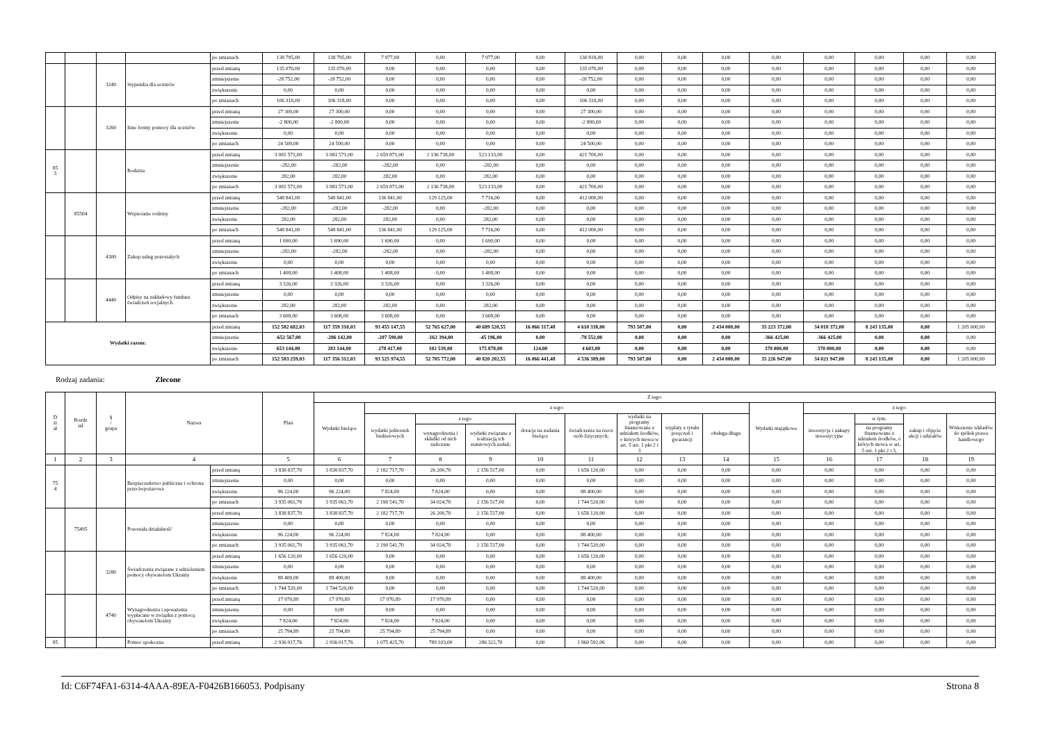| | | | | po zmianach | 138 795,00 | 138 795,00 | 7 977,00 | 0,00 | 7 977,00 | 0,00 | 130 818,00 | 0,00 | 0,00 | 0,00 | 0,00 | 0,00 | 0,00 | 0,00 | 0,00 |
| | | 3240 | Stypendia dla uczniów | przed zmianą | 135 070,00 | 135 070,00 | 0,00 | 0,00 | 0,00 | 0,00 | 135 070,00 | 0,00 | 0,00 | 0,00 | 0,00 | 0,00 | 0,00 | 0,00 | 0,00 |
| | | | | zmniejszenie | -28 752,00 | -28 752,00 | 0,00 | 0,00 | 0,00 | 0,00 | -28 752,00 | 0,00 | 0,00 | 0,00 | 0,00 | 0,00 | 0,00 | 0,00 | 0,00 |
| | | | | zwiększenie | 0,00 | 0,00 | 0,00 | 0,00 | 0,00 | 0,00 | 0,00 | 0,00 | 0,00 | 0,00 | 0,00 | 0,00 | 0,00 | 0,00 | 0,00 |
| | | | | po zmianach | 106 318,00 | 106 318,00 | 0,00 | 0,00 | 0,00 | 0,00 | 106 318,00 | 0,00 | 0,00 | 0,00 | 0,00 | 0,00 | 0,00 | 0,00 | 0,00 |
| | | 3260 | Inne formy pomocy dla uczniów | przed zmianą | 27 300,00 | 27 300,00 | 0,00 | 0,00 | 0,00 | 0,00 | 27 300,00 | 0,00 | 0,00 | 0,00 | 0,00 | 0,00 | 0,00 | 0,00 | 0,00 |
| | | | | zmniejszenie | -2 800,00 | -2 800,00 | 0,00 | 0,00 | 0,00 | 0,00 | -2 800,00 | 0,00 | 0,00 | 0,00 | 0,00 | 0,00 | 0,00 | 0,00 | 0,00 |
| | | | | zwiększenie | 0,00 | 0,00 | 0,00 | 0,00 | 0,00 | 0,00 | 0,00 | 0,00 | 0,00 | 0,00 | 0,00 | 0,00 | 0,00 | 0,00 | 0,00 |
| | | | | po zmianach | 24 500,00 | 24 500,00 | 0,00 | 0,00 | 0,00 | 0,00 | 24 500,00 | 0,00 | 0,00 | 0,00 | 0,00 | 0,00 | 0,00 | 0,00 | 0,00 |
| 85 5 | | | Rodzina | przed zmianą | 3 081 571,00 | 3 081 571,00 | 2 659 871,00 | 2 136 738,00 | 523 133,00 | 0,00 | 421 700,00 | 0,00 | 0,00 | 0,00 | 0,00 | 0,00 | 0,00 | 0,00 | 0,00 |
| | | | | zmniejszenie | -282,00 | -282,00 | -282,00 | 0,00 | -282,00 | 0,00 | 0,00 | 0,00 | 0,00 | 0,00 | 0,00 | 0,00 | 0,00 | 0,00 | 0,00 |
| | | | | zwiększenie | 282,00 | 282,00 | 282,00 | 0,00 | 282,00 | 0,00 | 0,00 | 0,00 | 0,00 | 0,00 | 0,00 | 0,00 | 0,00 | 0,00 | 0,00 |
| | | | | po zmianach | 3 081 571,00 | 3 081 571,00 | 2 659 871,00 | 2 136 738,00 | 523 133,00 | 0,00 | 421 700,00 | 0,00 | 0,00 | 0,00 | 0,00 | 0,00 | 0,00 | 0,00 | 0,00 |
| | 85504 | | Wspieranie rodziny | przed zmianą | 548 841,00 | 548 841,00 | 136 841,00 | 129 125,00 | 7 716,00 | 0,00 | 412 000,00 | 0,00 | 0,00 | 0,00 | 0,00 | 0,00 | 0,00 | 0,00 | 0,00 |
| | | | | zmniejszenie | -282,00 | -282,00 | -282,00 | 0,00 | -282,00 | 0,00 | 0,00 | 0,00 | 0,00 | 0,00 | 0,00 | 0,00 | 0,00 | 0,00 | 0,00 |
| | | | | zwiększenie | 282,00 | 282,00 | 282,00 | 0,00 | 282,00 | 0,00 | 0,00 | 0,00 | 0,00 | 0,00 | 0,00 | 0,00 | 0,00 | 0,00 | 0,00 |
| | | | | po zmianach | 548 841,00 | 548 841,00 | 136 841,00 | 129 125,00 | 7 716,00 | 0,00 | 412 000,00 | 0,00 | 0,00 | 0,00 | 0,00 | 0,00 | 0,00 | 0,00 | 0,00 |
| | | 4300 | Zakup usług pozostałych | przed zmianą | 1 690,00 | 1 690,00 | 1 690,00 | 0,00 | 1 690,00 | 0,00 | 0,00 | 0,00 | 0,00 | 0,00 | 0,00 | 0,00 | 0,00 | 0,00 | 0,00 |
| | | | | zmniejszenie | -282,00 | -282,00 | -282,00 | 0,00 | -282,00 | 0,00 | 0,00 | 0,00 | 0,00 | 0,00 | 0,00 | 0,00 | 0,00 | 0,00 | 0,00 |
| | | | | zwiększenie | 0,00 | 0,00 | 0,00 | 0,00 | 0,00 | 0,00 | 0,00 | 0,00 | 0,00 | 0,00 | 0,00 | 0,00 | 0,00 | 0,00 | 0,00 |
| | | | | po zmianach | 1 408,00 | 1 408,00 | 1 408,00 | 0,00 | 1 408,00 | 0,00 | 0,00 | 0,00 | 0,00 | 0,00 | 0,00 | 0,00 | 0,00 | 0,00 | 0,00 |
| | | 4440 | Odpisy na zakładowy fundusz świadczeń socjalnych | przed zmianą | 3 326,00 | 3 326,00 | 3 326,00 | 0,00 | 3 326,00 | 0,00 | 0,00 | 0,00 | 0,00 | 0,00 | 0,00 | 0,00 | 0,00 | 0,00 | 0,00 |
| | | | | zmniejszenie | 0,00 | 0,00 | 0,00 | 0,00 | 0,00 | 0,00 | 0,00 | 0,00 | 0,00 | 0,00 | 0,00 | 0,00 | 0,00 | 0,00 | 0,00 |
| | | | | zwiększenie | 282,00 | 282,00 | 282,00 | 0,00 | 282,00 | 0,00 | 0,00 | 0,00 | 0,00 | 0,00 | 0,00 | 0,00 | 0,00 | 0,00 | 0,00 |
| | | | | po zmianach | 3 608,00 | 3 608,00 | 3 608,00 | 0,00 | 3 608,00 | 0,00 | 0,00 | 0,00 | 0,00 | 0,00 | 0,00 | 0,00 | 0,00 | 0,00 | 0,00 |
| Wydatki razem: | | | | przed zmianą | 152 582 682,03 | 117 359 310,03 | 93 455 147,55 | 52 765 627,00 | 40 689 520,55 | 16 066 317,48 | 4 610 338,00 | 793 507,00 | 0,00 | 2 434 000,00 | 35 223 372,00 | 34 018 372,00 | 8 243 135,00 | 0,00 | 1 205 000,00 |
| | | | | zmniejszenie | -652 567,00 | -286 142,00 | -207 590,00 | -162 394,00 | -45 196,00 | 0,00 | -78 552,00 | 0,00 | 0,00 | 0,00 | -366 425,00 | -366 425,00 | 0,00 | 0,00 | 0,00 |
| | | | | zwiększenie | 653 144,00 | 283 144,00 | 278 417,00 | 102 539,00 | 175 878,00 | 124,00 | 4 603,00 | 0,00 | 0,00 | 0,00 | 370 000,00 | 370 000,00 | 0,00 | 0,00 | 0,00 |
| | | | | po zmianach | 152 583 259,03 | 117 356 312,03 | 93 525 974,55 | 52 705 772,00 | 40 820 202,55 | 16 066 441,48 | 4 536 389,00 | 793 507,00 | 0,00 | 2 434 000,00 | 35 226 947,00 | 34 021 947,00 | 8 243 135,00 | 0,00 | 1 205 000,00 |
Rodzaj zadania: Zlecone
| D zi ał | Rozdz iał | § / grupa | Nazwa | | Plan | Z tego: | | | | | | | | | | | | | |
| --- | --- | --- | --- | --- | --- | --- | --- | --- | --- | --- | --- | --- | --- | --- | --- | --- | --- | --- | --- |
| | | | | | | Wydatki bieżące | z tego: | | | | | | | | Wydatki majątkowe | z tego: | | | |
| | | | | | | | wydatki jednostek budżetowych | z tego: | | dotacje na zadania bieżące | świadczenia na rzecz osób fizycznych; | wydatki na programy finansowane z udziałem środków, o których mowa w art. 5 ust. 1 pkt 2 i 3 | wypłaty z tytułu poręczeń i gwarancji | obsługa długu | | inwestycje i zakupy inwestycyjne | w tym: | zakup i objęcie akcji i udziałów | Wniesienie wkładów do spółek prawa handlowego |
| | | | | | | | | wynagrodzenia i składki od nich naliczane | wydatki związane z realizacją ich statutowych zadań; | | | | | | | | na programy finansowane z udziałem środków, o których mowa w art. 5 ust. 1 pkt 2 i 3, | | |
| 1 | 2 | 3 | 4 | | 5 | 6 | 7 | 8 | 9 | 10 | 11 | 12 | 13 | 14 | 15 | 16 | 17 | 18 | 19 |
| 75 4 | | | Bezpieczeństwo publiczne i ochrona przeciwpożarowa | przed zmianą | 3 838 837,70 | 3 838 837,70 | 2 182 717,70 | 26 200,70 | 2 156 517,00 | 0,00 | 1 656 120,00 | 0,00 | 0,00 | 0,00 | 0,00 | 0,00 | 0,00 | 0,00 | 0,00 |
| | | | | zmniejszenie | 0,00 | 0,00 | 0,00 | 0,00 | 0,00 | 0,00 | 0,00 | 0,00 | 0,00 | 0,00 | 0,00 | 0,00 | 0,00 | 0,00 | 0,00 |
| | | | | zwiększenie | 96 224,00 | 96 224,00 | 7 824,00 | 7 824,00 | 0,00 | 0,00 | 88 400,00 | 0,00 | 0,00 | 0,00 | 0,00 | 0,00 | 0,00 | 0,00 | 0,00 |
| | | | | po zmianach | 3 935 061,70 | 3 935 061,70 | 2 190 541,70 | 34 024,70 | 2 156 517,00 | 0,00 | 1 744 520,00 | 0,00 | 0,00 | 0,00 | 0,00 | 0,00 | 0,00 | 0,00 | 0,00 |
| | 75495 | | Pozostała działalność | przed zmianą | 3 838 837,70 | 3 838 837,70 | 2 182 717,70 | 26 200,70 | 2 156 517,00 | 0,00 | 1 656 120,00 | 0,00 | 0,00 | 0,00 | 0,00 | 0,00 | 0,00 | 0,00 | 0,00 |
| | | | | zmniejszenie | 0,00 | 0,00 | 0,00 | 0,00 | 0,00 | 0,00 | 0,00 | 0,00 | 0,00 | 0,00 | 0,00 | 0,00 | 0,00 | 0,00 | 0,00 |
| | | | | zwiększenie | 96 224,00 | 96 224,00 | 7 824,00 | 7 824,00 | 0,00 | 0,00 | 88 400,00 | 0,00 | 0,00 | 0,00 | 0,00 | 0,00 | 0,00 | 0,00 | 0,00 |
| | | | | po zmianach | 3 935 061,70 | 3 935 061,70 | 2 190 541,70 | 34 024,70 | 2 156 517,00 | 0,00 | 1 744 520,00 | 0,00 | 0,00 | 0,00 | 0,00 | 0,00 | 0,00 | 0,00 | 0,00 |
| | | 3280 | Świadczenia związane z udzielaniem pomocy obywatelom Ukrainy | przed zmianą | 1 656 120,00 | 1 656 120,00 | 0,00 | 0,00 | 0,00 | 0,00 | 1 656 120,00 | 0,00 | 0,00 | 0,00 | 0,00 | 0,00 | 0,00 | 0,00 | 0,00 |
| | | | | zmniejszenie | 0,00 | 0,00 | 0,00 | 0,00 | 0,00 | 0,00 | 0,00 | 0,00 | 0,00 | 0,00 | 0,00 | 0,00 | 0,00 | 0,00 | 0,00 |
| | | | | zwiększenie | 88 400,00 | 88 400,00 | 0,00 | 0,00 | 0,00 | 0,00 | 88 400,00 | 0,00 | 0,00 | 0,00 | 0,00 | 0,00 | 0,00 | 0,00 | 0,00 |
| | | | | po zmianach | 1 744 520,00 | 1 744 520,00 | 0,00 | 0,00 | 0,00 | 0,00 | 1 744 520,00 | 0,00 | 0,00 | 0,00 | 0,00 | 0,00 | 0,00 | 0,00 | 0,00 |
| | | 4740 | Wynagrodzenia i uposażenia wypłacane w związku z pomocą obywatelom Ukrainy | przed zmianą | 17 970,89 | 17 970,89 | 17 970,89 | 17 970,89 | 0,00 | 0,00 | 0,00 | 0,00 | 0,00 | 0,00 | 0,00 | 0,00 | 0,00 | 0,00 | 0,00 |
| | | | | zmniejszenie | 0,00 | 0,00 | 0,00 | 0,00 | 0,00 | 0,00 | 0,00 | 0,00 | 0,00 | 0,00 | 0,00 | 0,00 | 0,00 | 0,00 | 0,00 |
| | | | | zwiększenie | 7 824,00 | 7 824,00 | 7 824,00 | 7 824,00 | 0,00 | 0,00 | 0,00 | 0,00 | 0,00 | 0,00 | 0,00 | 0,00 | 0,00 | 0,00 | 0,00 |
| | | | | po zmianach | 25 794,89 | 25 794,89 | 25 794,89 | 25 794,89 | 0,00 | 0,00 | 0,00 | 0,00 | 0,00 | 0,00 | 0,00 | 0,00 | 0,00 | 0,00 | 0,00 |
| 85 | | | Pomoc społeczna | przed zmianą | 2 936 017,76 | 2 936 017,76 | 1 075 425,70 | 789 103,00 | 286 322,70 | 0,00 | 1 860 592,06 | 0,00 | 0,00 | 0,00 | 0,00 | 0,00 | 0,00 | 0,00 | 0,00 |
Id: C6F74FA1-6314-4AAA-89EA-F0426B166053. Podpisany Strona 8